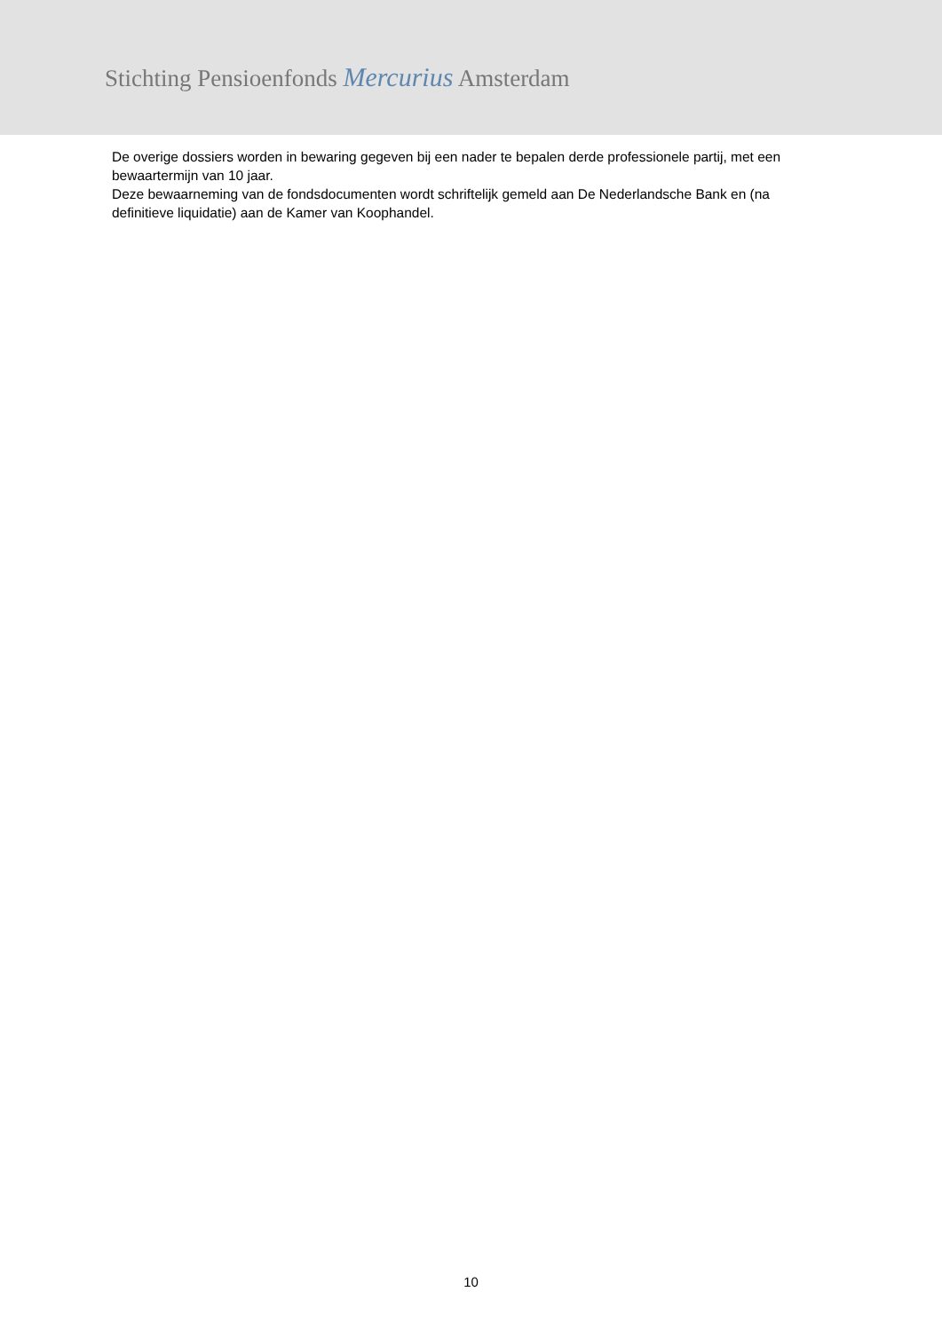Stichting Pensioenfonds Mercurius Amsterdam
De overige dossiers worden in bewaring gegeven bij een nader te bepalen derde professionele partij, met een bewaartermijn van 10 jaar.
Deze bewaarneming van de fondsdocumenten wordt schriftelijk gemeld aan De Nederlandsche Bank en (na definitieve liquidatie) aan de Kamer van Koophandel.
10